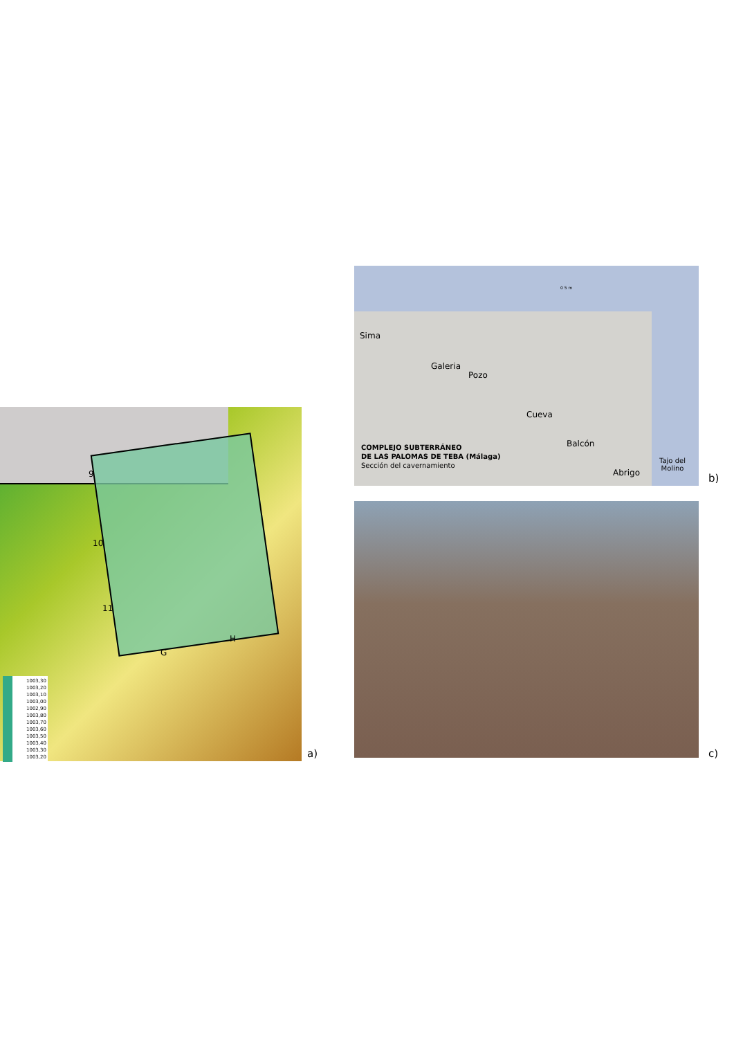9
10
11
G
H
1003,30
1003,20
1003,10
1003,00
1002,90
1003,80
1003,70
1003,60
1003,50
1003,40
1003,30
1003,20
a)
0 5 m
Sima
Galeria
Pozo
Cueva
Balcón
Abrigo
Tajo del
Molino
COMPLEJO SUBTERRÁNEO
DE LAS PALOMAS DE TEBA (Málaga)
Sección del cavernamiento
b)
c)